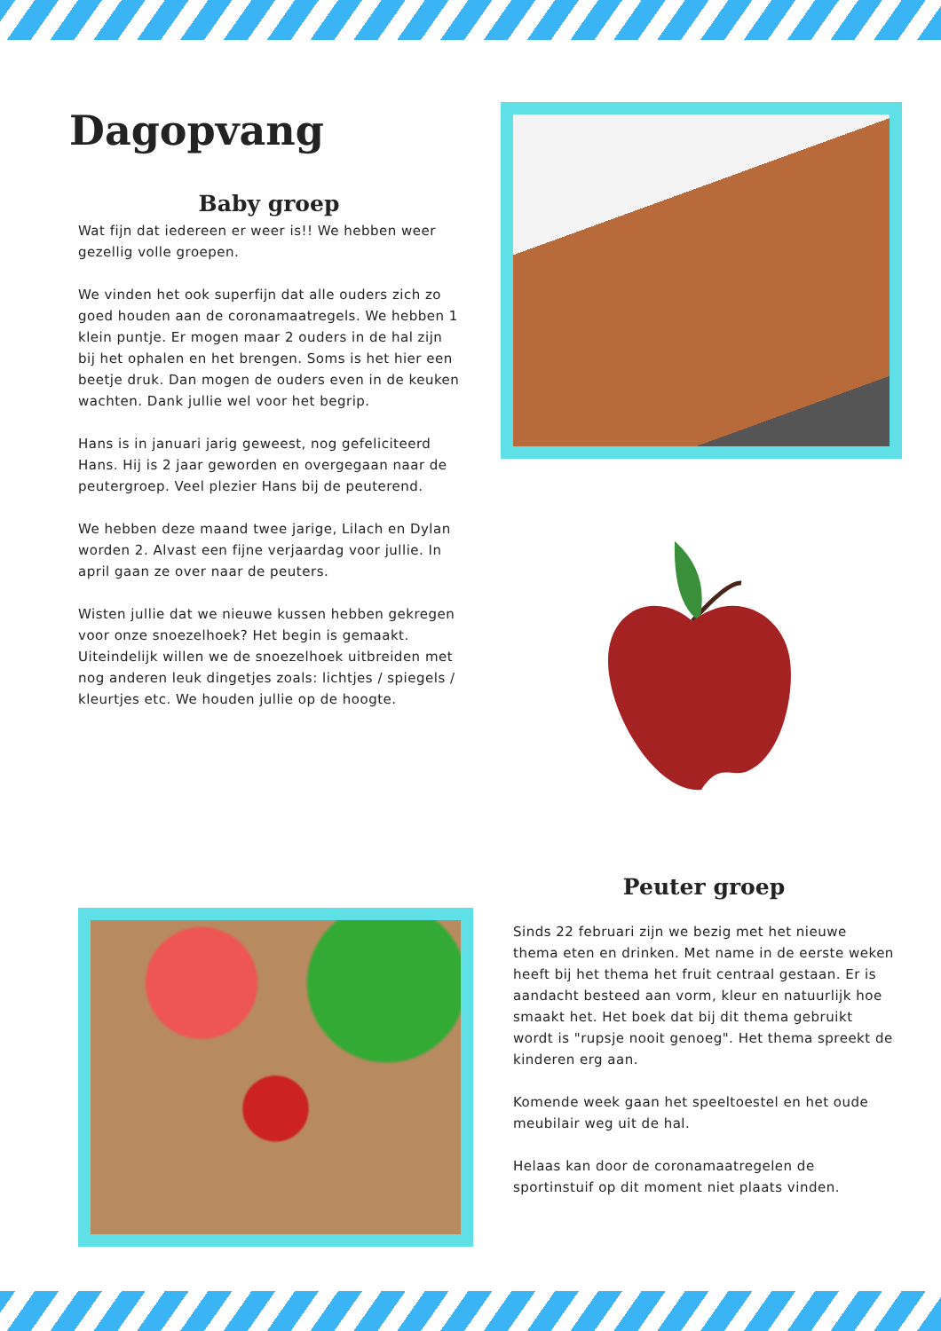Dagopvang
Baby groep
Wat fijn dat iedereen er weer is!! We hebben weer gezellig volle groepen.
We vinden het ook superfijn dat alle ouders zich zo goed houden aan de coronamaatregels. We hebben 1 klein puntje. Er mogen maar 2 ouders in de hal zijn bij het ophalen en het brengen. Soms is het hier een beetje druk. Dan mogen de ouders even in de keuken wachten. Dank jullie wel voor het begrip.
Hans is in januari jarig geweest, nog gefeliciteerd Hans. Hij is 2 jaar geworden en overgegaan naar de peutergroep. Veel plezier Hans bij de peuterend.
We hebben deze maand twee jarige, Lilach en Dylan worden 2. Alvast een fijne verjaardag voor jullie. In april gaan ze over naar de peuters.
Wisten jullie dat we nieuwe kussen hebben gekregen voor onze snoezelhoek? Het begin is gemaakt. Uiteindelijk willen we de snoezelhoek uitbreiden met nog anderen leuk dingetjes zoals: lichtjes / spiegels / kleurtjes etc. We houden jullie op de hoogte.
Peuter groep
Sinds 22 februari zijn we bezig met het nieuwe thema eten en drinken. Met name in de eerste weken heeft bij het thema het fruit centraal gestaan. Er is aandacht besteed aan vorm, kleur en natuurlijk hoe smaakt het. Het boek dat bij dit thema gebruikt wordt is "rupsje nooit genoeg". Het thema spreekt de kinderen erg aan.
Komende week gaan het speeltoestel en het oude meubilair weg uit de hal.
Helaas kan door de coronamaatregelen de sportinstuif op dit moment niet plaats vinden.